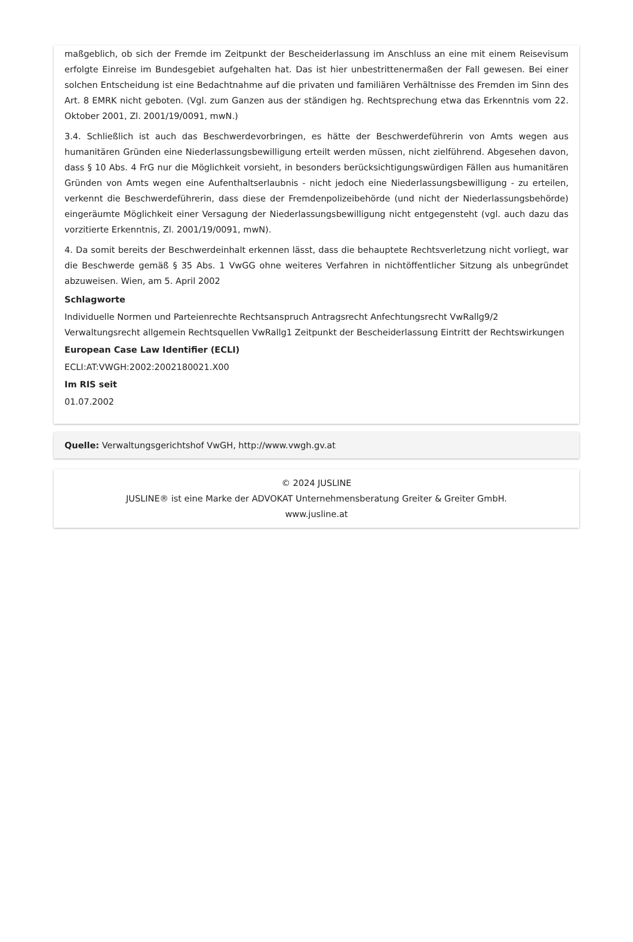maßgeblich, ob sich der Fremde im Zeitpunkt der Bescheiderlassung im Anschluss an eine mit einem Reisevisum erfolgte Einreise im Bundesgebiet aufgehalten hat. Das ist hier unbestrittenermaßen der Fall gewesen. Bei einer solchen Entscheidung ist eine Bedachtnahme auf die privaten und familiären Verhältnisse des Fremden im Sinn des Art. 8 EMRK nicht geboten. (Vgl. zum Ganzen aus der ständigen hg. Rechtsprechung etwa das Erkenntnis vom 22. Oktober 2001, Zl. 2001/19/0091, mwN.)
3.4. Schließlich ist auch das Beschwerdevorbringen, es hätte der Beschwerdeführerin von Amts wegen aus humanitären Gründen eine Niederlassungsbewilligung erteilt werden müssen, nicht zielführend. Abgesehen davon, dass § 10 Abs. 4 FrG nur die Möglichkeit vorsieht, in besonders berücksichtigungswürdigen Fällen aus humanitären Gründen von Amts wegen eine Aufenthaltserlaubnis - nicht jedoch eine Niederlassungsbewilligung - zu erteilen, verkennt die Beschwerdeführerin, dass diese der Fremdenpolizeibehörde (und nicht der Niederlassungsbehörde) eingeräumte Möglichkeit einer Versagung der Niederlassungsbewilligung nicht entgegensteht (vgl. auch dazu das vorzitierte Erkenntnis, Zl. 2001/19/0091, mwN).
4. Da somit bereits der Beschwerdeinhalt erkennen lässt, dass die behauptete Rechtsverletzung nicht vorliegt, war die Beschwerde gemäß § 35 Abs. 1 VwGG ohne weiteres Verfahren in nichtöffentlicher Sitzung als unbegründet abzuweisen. Wien, am 5. April 2002
Schlagworte
Individuelle Normen und Parteienrechte Rechtsanspruch Antragsrecht Anfechtungsrecht VwRallg9/2 Verwaltungsrecht allgemein Rechtsquellen VwRallg1 Zeitpunkt der Bescheiderlassung Eintritt der Rechtswirkungen
European Case Law Identifier (ECLI)
ECLI:AT:VWGH:2002:2002180021.X00
Im RIS seit
01.07.2002
Quelle: Verwaltungsgerichtshof VwGH, http://www.vwgh.gv.at
© 2024 JUSLINE
JUSLINE® ist eine Marke der ADVOKAT Unternehmensberatung Greiter & Greiter GmbH.
www.jusline.at